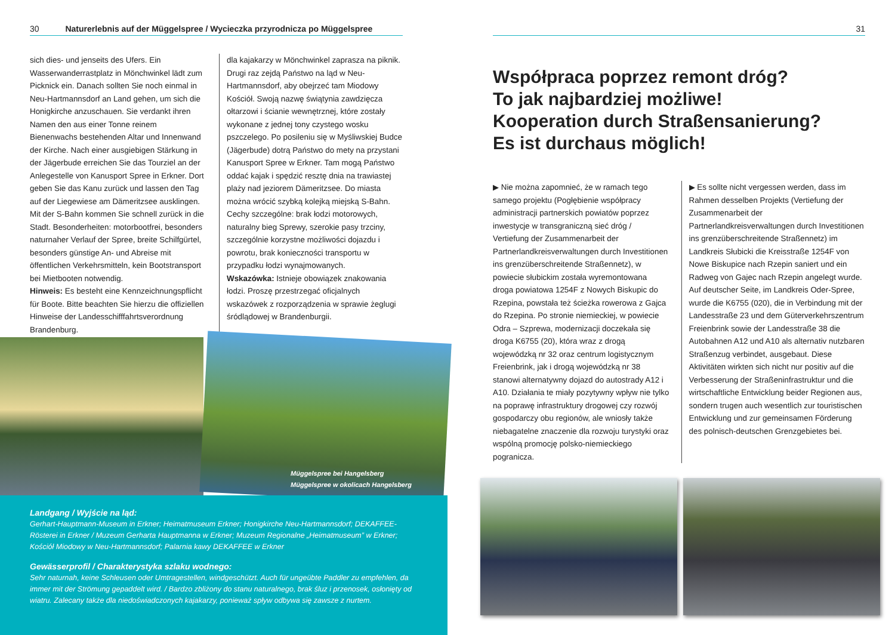30 Naturerlebnis auf der Müggelspree / Wycieczka przyrodnicza po Müggelspree
sich dies- und jenseits des Ufers. Ein Wasserwanderrastplatz in Mönchwinkel lädt zum Picknick ein. Danach sollten Sie noch einmal in Neu-Hartmannsdorf an Land gehen, um sich die Honigkirche anzuschauen. Sie verdankt ihren Namen den aus einer Tonne reinem Bienenwachs bestehenden Altar und Innenwand der Kirche. Nach einer ausgiebigen Stärkung in der Jägerbude erreichen Sie das Tourziel an der Anlegestelle von Kanusport Spree in Erkner. Dort geben Sie das Kanu zurück und lassen den Tag auf der Liegewiese am Dämeritzsee ausklingen. Mit der S-Bahn kommen Sie schnell zurück in die Stadt. Besonderheiten: motorbootfrei, besonders naturnaher Verlauf der Spree, breite Schilfgürtel, besonders günstige An- und Abreise mit öffentlichen Verkehrsmitteln, kein Boot­stransport bei Mietbooten notwendig.
Hinweis: Es besteht eine Kennzeichnungspflicht für Boote. Bitte beachten Sie hierzu die offiziellen Hinweise der Landesschifffahrtsverordnung Brandenburg.
dla kajakarzy w Mönchwinkel zaprasza na piknik. Drugi raz zejdą Państwo na ląd w Neu-Hartmannsdorf, aby obejrzeć tam Miodowy Kościół. Swoją nazwę świątynia zawdzięcza ołtarzowi i ścianie wewnętrznej, które zostały wykonane z jednej tony czystego wosku pszczelego. Po posileniu się w Myśliwskiej Budce (Jägerbude) dotrą Państwo do mety na przystani Kanusport Spree w Erkner. Tam mogą Państwo oddać kajak i spędzić resztę dnia na trawiastej plaży nad jeziorem Dämeritzsee. Do miasta można wrócić szybką kolejką miejską S-Bahn. Cechy szczególne: brak łodzi motorowych, naturalny bieg Sprewy, szerokie pasy trzciny, szczególnie korzystne możliwości dojazdu i powrotu, brak konieczności transportu w przypadku łodzi wynajmowanych.
Wskazówka: Istnieje obowiązek znakowania łodzi. Proszę przestrzegać oficjalnych wskazówek z rozporządzenia w sprawie żeglugi śródlądowej w Brandenburgii.
Müggelspree bei Hangelsberg
Müggelspree w okolicach Hangelsberg
Landgang / Wyjście na ląd:
Gerhart-Hauptmann-Museum in Erkner; Heimatmuseum Erkner; Honigkirche Neu-Hartmannsdorf; DEKAFFEE-Rösterei in Erkner / Muzeum Gerharta Hauptmanna w Erkner; Muzeum Regionalne „Heimatmuseum” w Erkner; Kościół Miodowy w Neu-Hartmannsdorf; Palarnia kawy DEKAFFEE w Erkner
Gewässerprofil / Charakterystyka szlaku wodnego:
Sehr naturnah, keine Schleusen oder Umtragestellen, windgeschützt. Auch für ungeübte Paddler zu empfehlen, da immer mit der Strömung gepaddelt wird. / Bardzo zbliżony do stanu naturalnego, brak śluz i przenosek, osłonięty od wiatru. Zalecany także dla niedoświadczonych kajakarzy, ponieważ spływ odbywa się zawsze z nurtem.
31
Współpraca poprzez remont dróg?
To jak najbardziej możliwe!
Kooperation durch Straßensanierung?
Es ist durchaus möglich!
▶ Nie można zapomnieć, że w ramach tego samego projektu (Pogłębienie współpracy administracji partnerskich powiatów poprzez inwestycje w transgraniczną sieć dróg / Vertiefung der Zusammenarbeit der Partnerlandkreisverwaltungen durch Investitionen ins grenzüberschreitende Straßennetz), w powiecie słubickim została wyremontowana droga powiatowa 1254F z Nowych Biskupic do Rzepina, powstała też ścieżka rowerowa z Gajca do Rzepina. Po stronie niemieckiej, w powiecie Odra – Szprewa, modernizacji doczekała się droga K6755 (20), która wraz z drogą wojewódzką nr 32 oraz centrum logistycznym Freienbrink, jak i drogą wojewódzką nr 38 stanowi alternatywny dojazd do autostrady A12 i A10. Działania te miały pozytywny wpływ nie tylko na poprawę infrastruktury drogowej czy rozwój gospodarczy obu regionów, ale wniosły także niebagatelne znaczenie dla rozwoju turystyki oraz wspólną promocję polsko-niemieckiego pogranicza.
▶ Es sollte nicht vergessen werden, dass im Rahmen desselben Projekts (Vertiefung der Zusammenarbeit der Partnerlandkreisverwaltungen durch Investitionen ins grenzüberschreitende Straßennetz) im Landkreis Słubicki die Kreisstraße 1254F von Nowe Biskupice nach Rzepin saniert und ein Radweg von Gajec nach Rzepin angelegt wurde. Auf deutscher Seite, im Landkreis Oder-Spree, wurde die K6755 (020), die in Verbindung mit der Landesstraße 23 und dem Güterverkehrszentrum Freienbrink sowie der Landesstraße 38 die Autobahnen A12 und A10 als alternativ nutzbaren Straßenzug verbindet, ausgebaut. Diese Aktivitäten wirkten sich nicht nur positiv auf die Verbesserung der Straßeninfrastruktur und die wirtschaftliche Entwicklung beider Regionen aus, sondern trugen auch wesentlich zur touristischen Entwicklung und zur gemeinsamen Förderung des polnisch-deutschen Grenzgebietes bei.